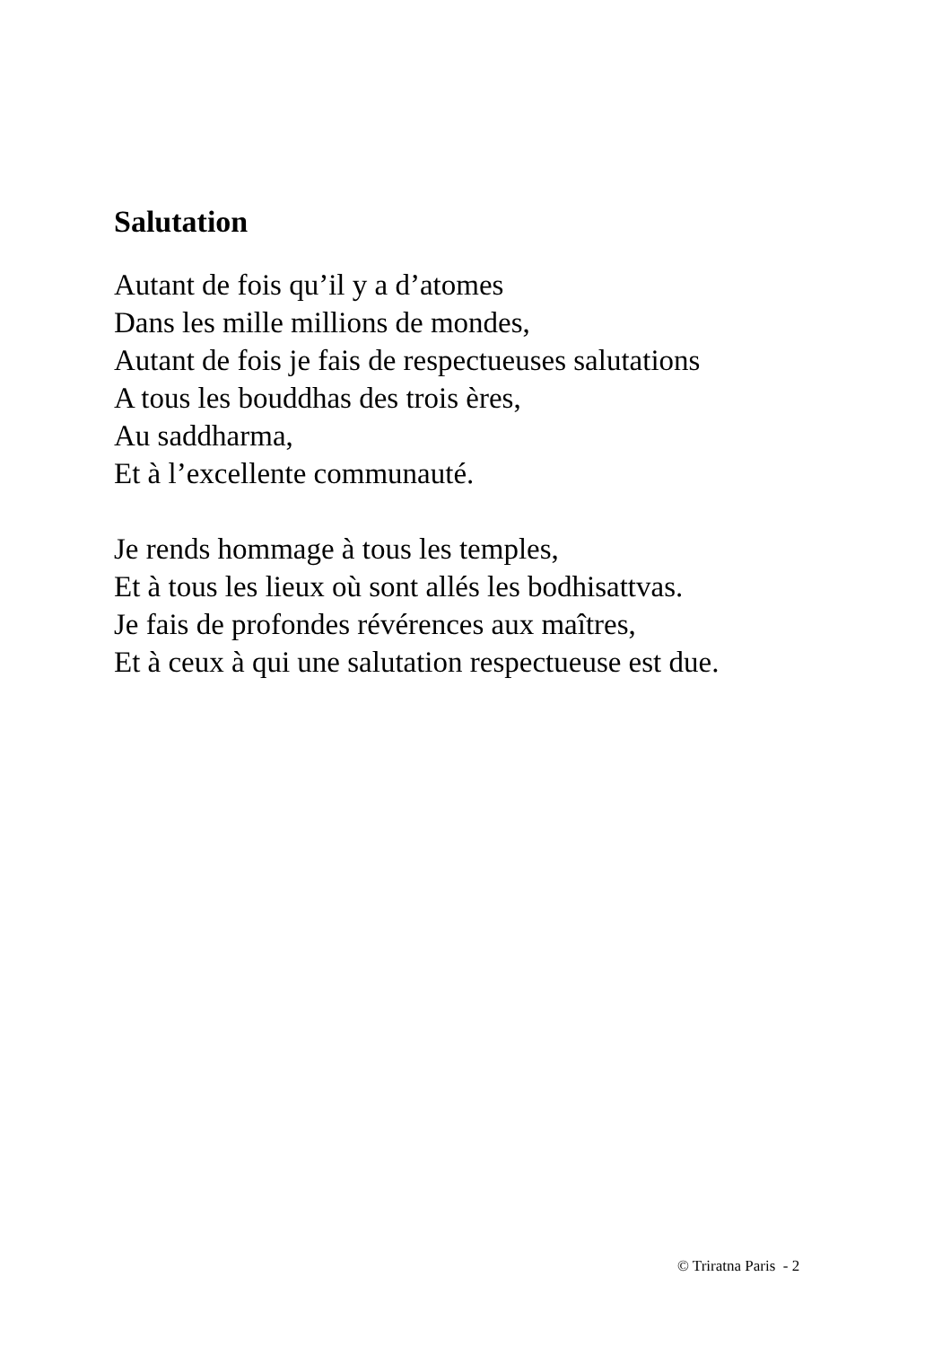Salutation
Autant de fois qu’il y a d’atomes
Dans les mille millions de mondes,
Autant de fois je fais de respectueuses salutations
A tous les bouddhas des trois ères,
Au saddharma,
Et à l’excellente communauté.
Je rends hommage à tous les temples,
Et à tous les lieux où sont allés les bodhisattvas.
Je fais de profondes révérences aux maîtres,
Et à ceux à qui une salutation respectueuse est due.
© Triratna Paris - 2